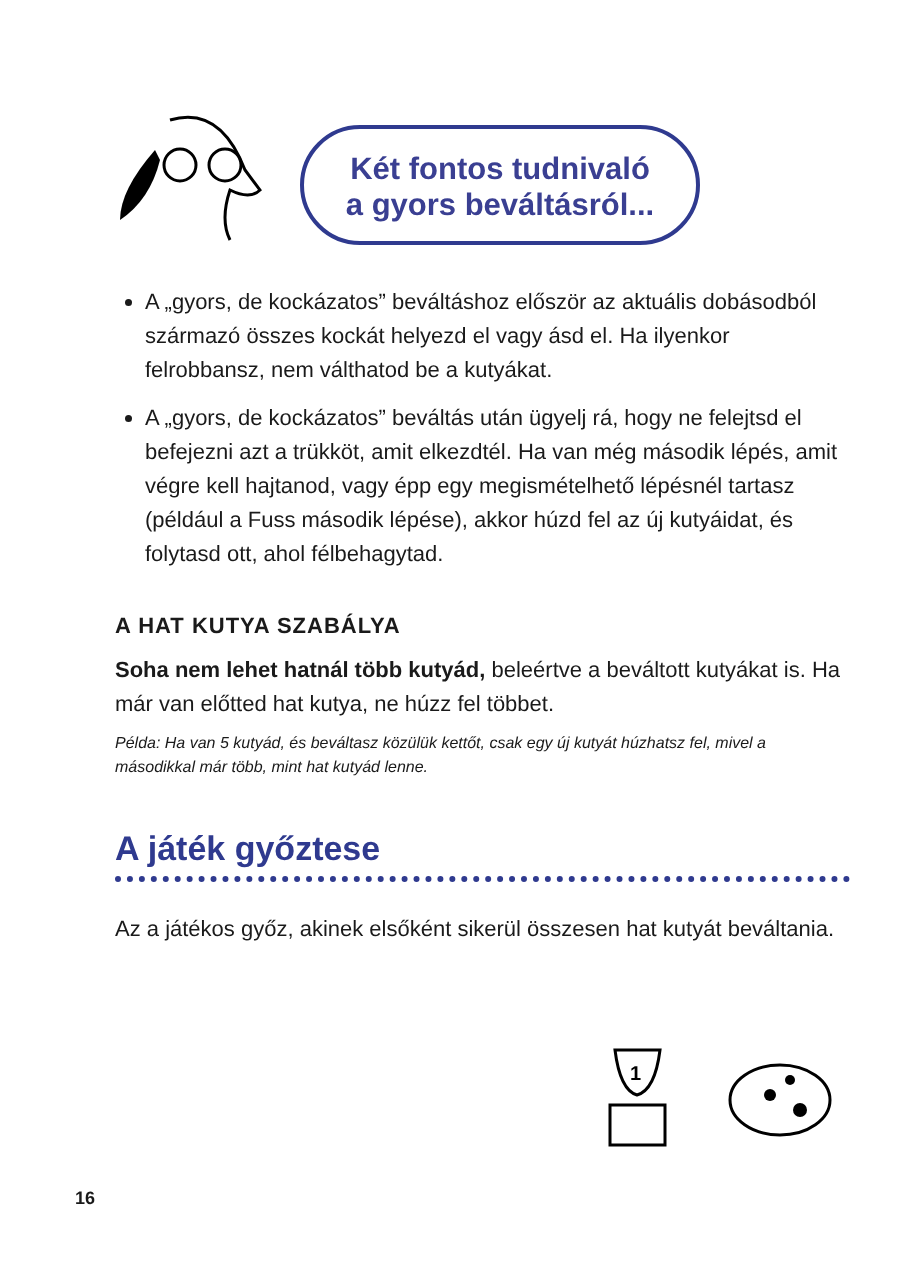Két fontos tudnivaló
a gyors beváltásról...
A „gyors, de kockázatos” beváltáshoz először az aktuális dobásodból származó összes kockát helyezd el vagy ásd el. Ha ilyenkor felrobbansz, nem válthatod be a kutyákat.
A „gyors, de kockázatos” beváltás után ügyelj rá, hogy ne felejtsd el befejezni azt a trükköt, amit elkezdtél. Ha van még második lépés, amit végre kell hajtanod, vagy épp egy megismételhető lépésnél tartasz (például a Fuss második lépése), akkor húzd fel az új kutyáidat, és folytasd ott, ahol félbehagytad.
A HAT KUTYA SZABÁLYA
Soha nem lehet hatnál több kutyád, beleértve a beváltott kutyákat is. Ha már van előtted hat kutya, ne húzz fel többet.
Példa: Ha van 5 kutyád, és beváltasz közülük kettőt, csak egy új kutyát húzhatsz fel, mivel a másodikkal már több, mint hat kutyád lenne.
A játék győztese
Az a játékos győz, akinek elsőként sikerül összesen hat kutyát beváltania.
1
16